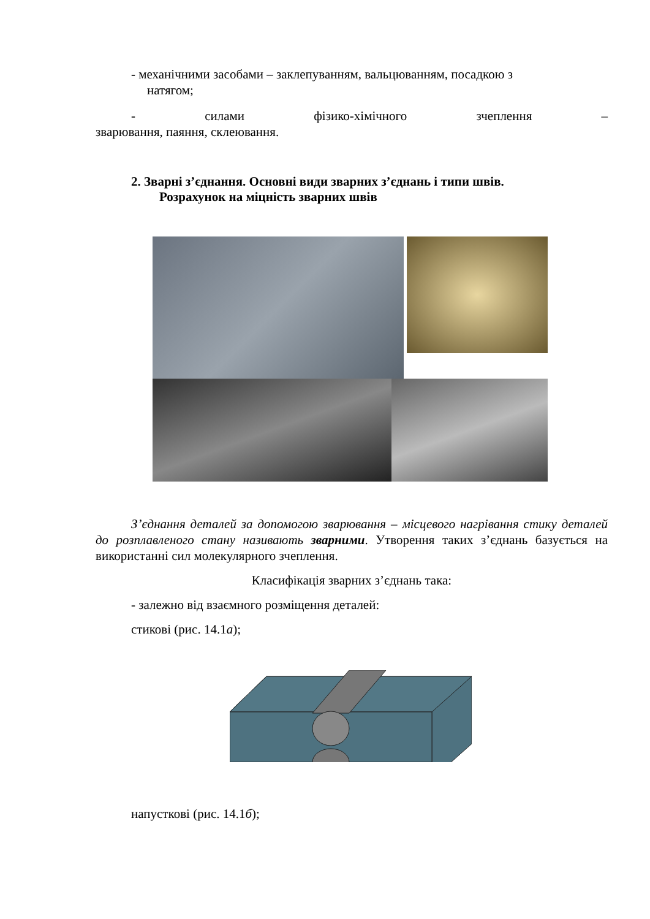- механічними засобами – заклепуванням, вальцюванням, посадкою з
натягом;
- силами фізико-хімічного зчеплення –
зварювання, паяння, склеювання.
2. Зварні з’єднання. Основні види зварних з’єднань і типи швів.
Розрахунок на міцність зварних швів
З’єднання деталей за допомогою зварювання – місцевого нагрівання стику деталей до розплавленого стану називають зварними. Утворення таких з’єднань базується на використанні сил молекулярного зчеплення.
Класифікація зварних з’єднань така:
- залежно від взаємного розміщення деталей:
стикові (рис. 14.1а);
напусткові (рис. 14.1б);